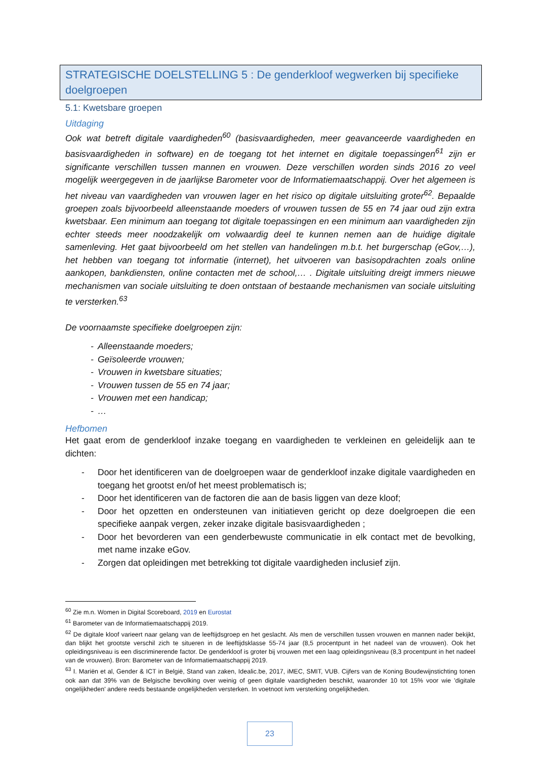STRATEGISCHE DOELSTELLING 5 : De genderkloof wegwerken bij specifieke doelgroepen
5.1: Kwetsbare groepen
Uitdaging
Ook wat betreft digitale vaardigheden<sup>60</sup> (basisvaardigheden, meer geavanceerde vaardigheden en basisvaardigheden in software) en de toegang tot het internet en digitale toepassingen<sup>61</sup> zijn er significante verschillen tussen mannen en vrouwen. Deze verschillen worden sinds 2016 zo veel mogelijk weergegeven in de jaarlijkse Barometer voor de Informatiemaatschappij. Over het algemeen is het niveau van vaardigheden van vrouwen lager en het risico op digitale uitsluiting groter<sup>62</sup>. Bepaalde groepen zoals bijvoorbeeld alleenstaande moeders of vrouwen tussen de 55 en 74 jaar oud zijn extra kwetsbaar. Een minimum aan toegang tot digitale toepassingen en een minimum aan vaardigheden zijn echter steeds meer noodzakelijk om volwaardig deel te kunnen nemen aan de huidige digitale samenleving. Het gaat bijvoorbeeld om het stellen van handelingen m.b.t. het burgerschap (eGov,…), het hebben van toegang tot informatie (internet), het uitvoeren van basisopdrachten zoals online aankopen, bankdiensten, online contacten met de school,… . Digitale uitsluiting dreigt immers nieuwe mechanismen van sociale uitsluiting te doen ontstaan of bestaande mechanismen van sociale uitsluiting te versterken.<sup>63</sup>
De voornaamste specifieke doelgroepen zijn:
- Alleenstaande moeders;
- Geïsoleerde vrouwen;
- Vrouwen in kwetsbare situaties;
- Vrouwen tussen de 55 en 74 jaar;
- Vrouwen met een handicap;
- …
Hefbomen
Het gaat erom de genderkloof inzake toegang en vaardigheden te verkleinen en geleidelijk aan te dichten:
- Door het identificeren van de doelgroepen waar de genderkloof inzake digitale vaardigheden en toegang het grootst en/of het meest problematisch is;
- Door het identificeren van de factoren die aan de basis liggen van deze kloof;
- Door het opzetten en ondersteunen van initiatieven gericht op deze doelgroepen die een specifieke aanpak vergen, zeker inzake digitale basisvaardigheden ;
- Door het bevorderen van een genderbewuste communicatie in elk contact met de bevolking, met name inzake eGov.
- Zorgen dat opleidingen met betrekking tot digitale vaardigheden inclusief zijn.
<sup>60</sup> Zie m.n. Women in Digital Scoreboard, 2019 en Eurostat
<sup>61</sup> Barometer van de Informatiemaatschappij 2019.
<sup>62</sup> De digitale kloof varieert naar gelang van de leeftijdsgroep en het geslacht. Als men de verschillen tussen vrouwen en mannen nader bekijkt, dan blijkt het grootste verschil zich te situeren in de leeftijdsklasse 55-74 jaar (8,5 procentpunt in het nadeel van de vrouwen). Ook het opleidingsniveau is een discriminerende factor. De genderkloof is groter bij vrouwen met een laag opleidingsniveau (8,3 procentpunt in het nadeel van de vrouwen). Bron: Barometer van de Informatiemaatschappij 2019.
<sup>63</sup> I. Mariën et al, Gender & ICT in België, Stand van zaken, Idealic.be, 2017, iMEC, SMIT, VUB. Cijfers van de Koning Boudewijnstichting tonen ook aan dat 39% van de Belgische bevolking over weinig of geen digitale vaardigheden beschikt, waaronder 10 tot 15% voor wie 'digitale ongelijkheden' andere reeds bestaande ongelijkheden versterken. In voetnoot ivm versterking ongelijkheden.
23